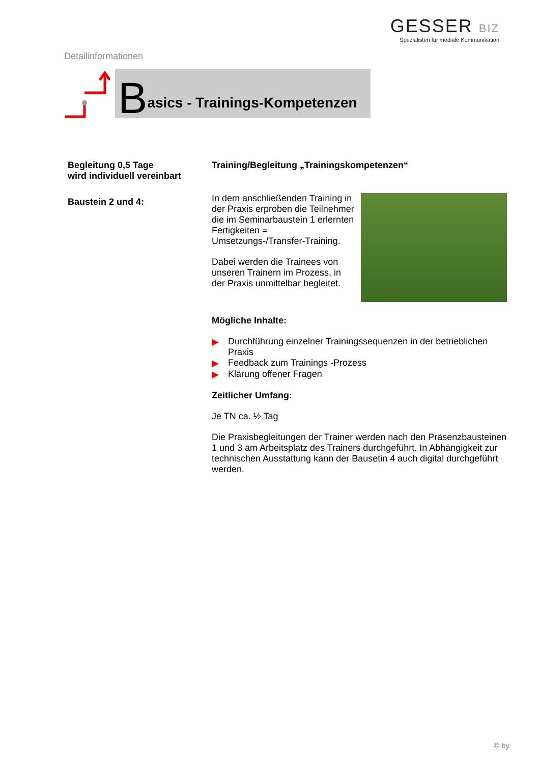Detailinformationen
GESSER BIZ
Spezialisten für mediale Kommunikation
Basics - Trainings-Kompetenzen
Begleitung 0,5 Tage
wird individuell vereinbart
Baustein 2 und 4:
Training/Begleitung „Trainingskompetenzen“
In dem anschließenden Training in der Praxis erproben die Teilnehmer die im Seminarbaustein 1 erlernten Fertigkeiten = Umsetzungs-/Transfer-Training.
Dabei werden die Trainees von unseren Trainern im Prozess, in der Praxis unmittelbar begleitet.
Mögliche Inhalte:
▶ Durchführung einzelner Trainingssequenzen in der betrieblichen Praxis
▶ Feedback zum Trainings -Prozess
▶ Klärung offener Fragen
Zeitlicher Umfang:
Je TN ca. ½ Tag
Die Praxisbegleitungen der Trainer werden nach den Präsenzbausteinen 1 und 3 am Arbeitsplatz des Trainers durchgeführt. In Abhängigkeit zur technischen Ausstattung kann der Bausetin 4 auch digital durchgeführt werden.
© by